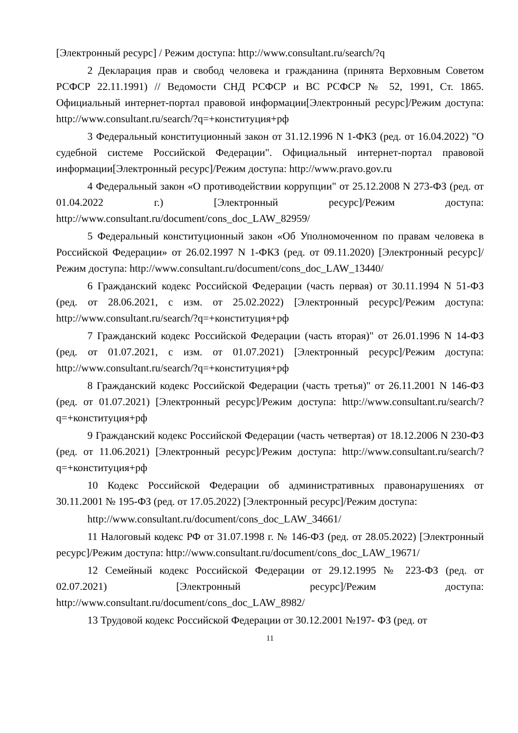[Электронный ресурс] / Режим доступа: http://www.consultant.ru/search/?q
2 Декларация прав и свобод человека и гражданина (принята Верховным Советом РСФСР 22.11.1991) // Ведомости СНД РСФСР и ВС РСФСР № 52, 1991, Ст. 1865. Официальный интернет-портал правовой информации[Электронный ресурс]/Режим доступа: http://www.consultant.ru/search/?q=+конституция+рф
3 Федеральный конституционный закон от 31.12.1996 N 1-ФКЗ (ред. от 16.04.2022) "О судебной системе Российской Федерации". Официальный интернет-портал правовой информации[Электронный ресурс]/Режим доступа: http://www.pravo.gov.ru
4 Федеральный закон «О противодействии коррупции" от 25.12.2008 N 273-ФЗ (ред. от 01.04.2022 г.) [Электронный ресурс]/Режим доступа: http://www.consultant.ru/document/cons_doc_LAW_82959/
5 Федеральный конституционный закон «Об Уполномоченном по правам человека в Российской Федерации» от 26.02.1997 N 1-ФКЗ (ред. от 09.11.2020) [Электронный ресурс]/Режим доступа: http://www.consultant.ru/document/cons_doc_LAW_13440/
6 Гражданский кодекс Российской Федерации (часть первая) от 30.11.1994 N 51-ФЗ (ред. от 28.06.2021, с изм. от 25.02.2022) [Электронный ресурс]/Режим доступа: http://www.consultant.ru/search/?q=+конституция+рф
7 Гражданский кодекс Российской Федерации (часть вторая)" от 26.01.1996 N 14-ФЗ (ред. от 01.07.2021, с изм. от 01.07.2021) [Электронный ресурс]/Режим доступа: http://www.consultant.ru/search/?q=+конституция+рф
8 Гражданский кодекс Российской Федерации (часть третья)" от 26.11.2001 N 146-ФЗ (ред. от 01.07.2021) [Электронный ресурс]/Режим доступа: http://www.consultant.ru/search/?q=+конституция+рф
9 Гражданский кодекс Российской Федерации (часть четвертая) от 18.12.2006 N 230-ФЗ (ред. от 11.06.2021) [Электронный ресурс]/Режим доступа: http://www.consultant.ru/search/?q=+конституция+рф
10 Кодекс Российской Федерации об административных правонарушениях от 30.11.2001 № 195-ФЗ (ред. от 17.05.2022) [Электронный ресурс]/Режим доступа:
http://www.consultant.ru/document/cons_doc_LAW_34661/
11 Налоговый кодекс РФ от 31.07.1998 г. № 146-ФЗ (ред. от 28.05.2022) [Электронный ресурс]/Режим доступа: http://www.consultant.ru/document/cons_doc_LAW_19671/
12 Семейный кодекс Российской Федерации от 29.12.1995 № 223-ФЗ (ред. от 02.07.2021) [Электронный ресурс]/Режим доступа: http://www.consultant.ru/document/cons_doc_LAW_8982/
13 Трудовой кодекс Российской Федерации от 30.12.2001 №197- ФЗ (ред. от
11